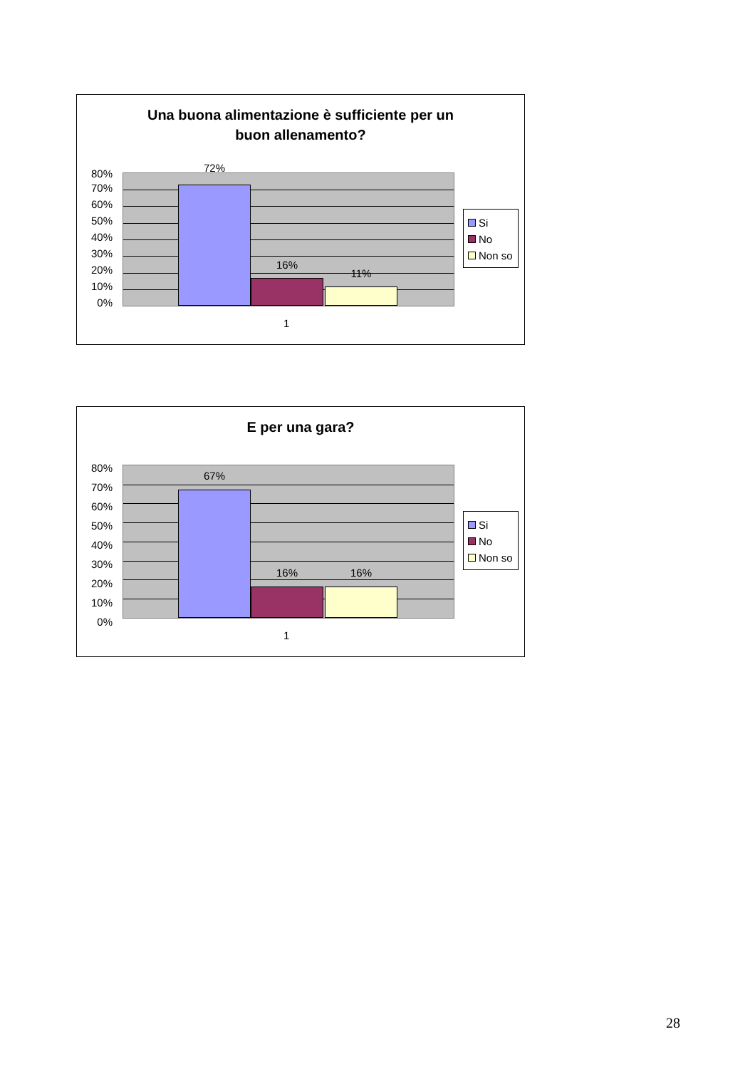Una buona alimentazione è sufficiente per un
buon allenamento?
80%
70%
60%
50%
40%
30%
20%
10%
0%
72%
16%
11%
Si
No
Non so
1
E per una gara?
80%
70%
60%
50%
40%
30%
20%
10%
0%
67%
16% 16%
Si
No
Non so
1
28